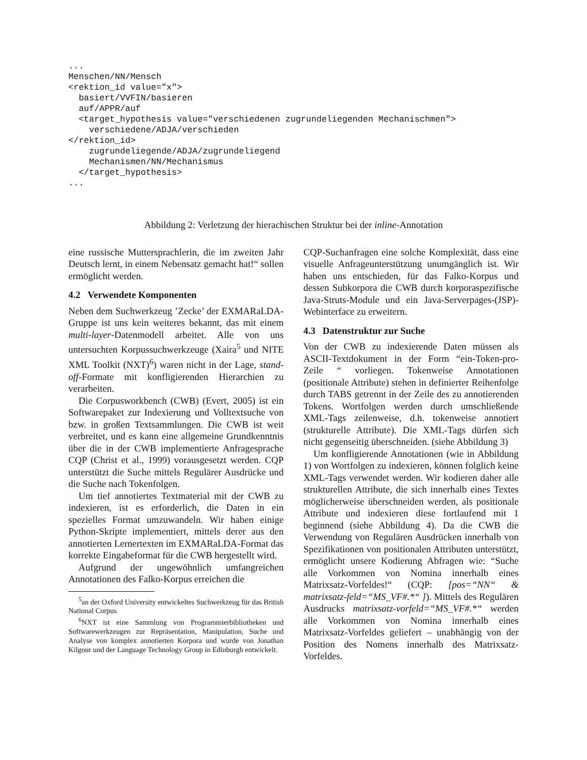...
Menschen/NN/Mensch
<rektion_id value="x">
  basiert/VVFIN/basieren
  auf/APPR/auf
  <target_hypothesis value="verschiedenen zugrundeliegenden Mechanischmen">
    verschiedene/ADJA/verschieden
</rektion_id>
    zugrundeliegende/ADJA/zugrundeliegend
    Mechanismen/NN/Mechanismus
  </target_hypothesis>
...
Abbildung 2: Verletzung der hierachischen Struktur bei der inline-Annotation
eine russische Muttersprachlerin, die im zweiten Jahr Deutsch lernt, in einem Nebensatz gemacht hat!“ sollen ermöglicht werden.
4.2 Verwendete Komponenten
Neben dem Suchwerkzeug ’Zecke’ der EXMARaLDA-Gruppe ist uns kein weiteres bekannt, das mit einem multi-layer-Datenmodell arbeitet. Alle von uns untersuchten Korpussuchwerkzeuge (Xaira<sup>5</sup> und NITE XML Toolkit (NXT)<sup>6</sup>) waren nicht in der Lage, stand-off-Formate mit konfligierenden Hierarchien zu verarbeiten.
Die Corpusworkbench (CWB) (Evert, 2005) ist ein Softwarepaket zur Indexierung und Volltextsuche von bzw. in großen Textsammlungen. Die CWB ist weit verbreitet, und es kann eine allgemeine Grundkenntnis über die in der CWB implementierte Anfragesprache CQP (Christ et al., 1999) vorausgesetzt werden. CQP unterstützt die Suche mittels Regulärer Ausdrücke und die Suche nach Tokenfolgen.
Um tief annotiertes Textmaterial mit der CWB zu indexieren, ist es erforderlich, die Daten in ein spezielles Format umzuwandeln. Wir haben einige Python-Skripte implementiert, mittels derer aus den annotierten Lernertexten im EXMARaLDA-Format das korrekte Eingabeformat für die CWB hergestellt wird.
Aufgrund der ungewöhnlich umfangreichen Annotationen des Falko-Korpus erreichen die
<sup>5</sup> an der Oxford University entwickeltes Suchwerkzeug für das British National Corpus
<sup>6</sup> NXT ist eine Sammlung von Programmierbibliotheken und Softwarewerkzeugen zur Repräsentation, Manipulation, Suche und Analyse von komplex annotierten Korpora und wurde von Jonathan Kilgour und der Language Technology Group in Edinburgh entwickelt.
CQP-Suchanfragen eine solche Komplexität, dass eine visuelle Anfrageunterstützung unumgänglich ist. Wir haben uns entschieden, für das Falko-Korpus und dessen Subkorpora die CWB durch korporaspezifische Java-Struts-Module und ein Java-Serverpages-(JSP)-Webinterface zu erweitern.
4.3 Datenstruktur zur Suche
Von der CWB zu indexierende Daten müssen als ASCII-Textdokument in der Form “ein-Token-pro-Zeile “ vorliegen. Tokenweise Annotationen (positionale Attribute) stehen in definierter Reihenfolge durch TABS getrennt in der Zeile des zu annotierenden Tokens. Wortfolgen werden durch umschließende XML-Tags zeilenweise, d.h. tokenweise annotiert (strukturelle Attribute). Die XML-Tags dürfen sich nicht gegenseitig überschneiden. (siehe Abbildung 3)
Um konfligierende Annotationen (wie in Abbildung 1) von Wortfolgen zu indexieren, können folglich keine XML-Tags verwendet werden. Wir kodieren daher alle strukturellen Attribute, die sich innerhalb eines Textes möglicherweise überschneiden werden, als positionale Attribute und indexieren diese fortlaufend mit 1 beginnend (siehe Abbildung 4). Da die CWB die Verwendung von Regulären Ausdrücken innerhalb von Spezifikationen von positionalen Attributen unterstützt, ermöglicht unsere Kodierung Abfragen wie: “Suche alle Vorkommen von Nomina innerhalb eines Matrixsatz-Vorfeldes!“ (CQP: [pos=“NN“ & matrixsatz-feld=“MS_VF#.*“ ]). Mittels des Regulären Ausdrucks matrixsatz-vorfeld=“MS_VF#.*“ werden alle Vorkommen von Nomina innerhalb eines Matrixsatz-Vorfeldes geliefert – unabhängig von der Position des Nomens innerhalb des Matrixsatz-Vorfeldes.